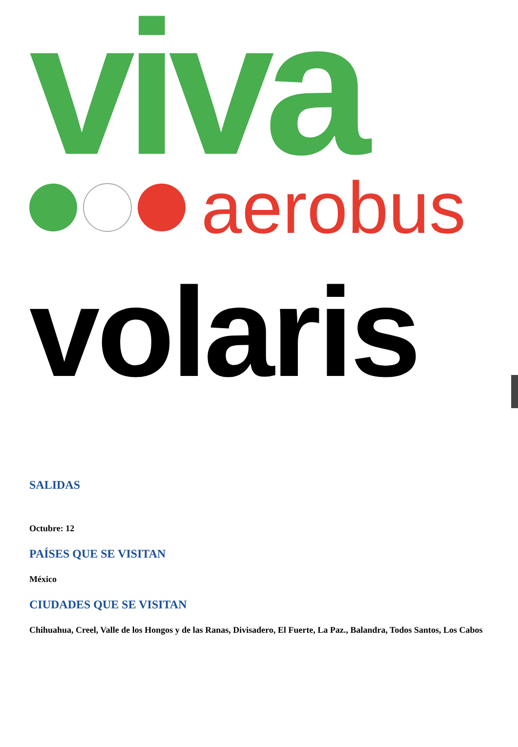viva
aerobus
volaris
SALIDAS
Octubre: 12
PAÍSES QUE SE VISITAN
México
CIUDADES QUE SE VISITAN
Chihuahua, Creel, Valle de los Hongos y de las Ranas, Divisadero, El Fuerte, La Paz., Balandra, Todos Santos, Los Cabos